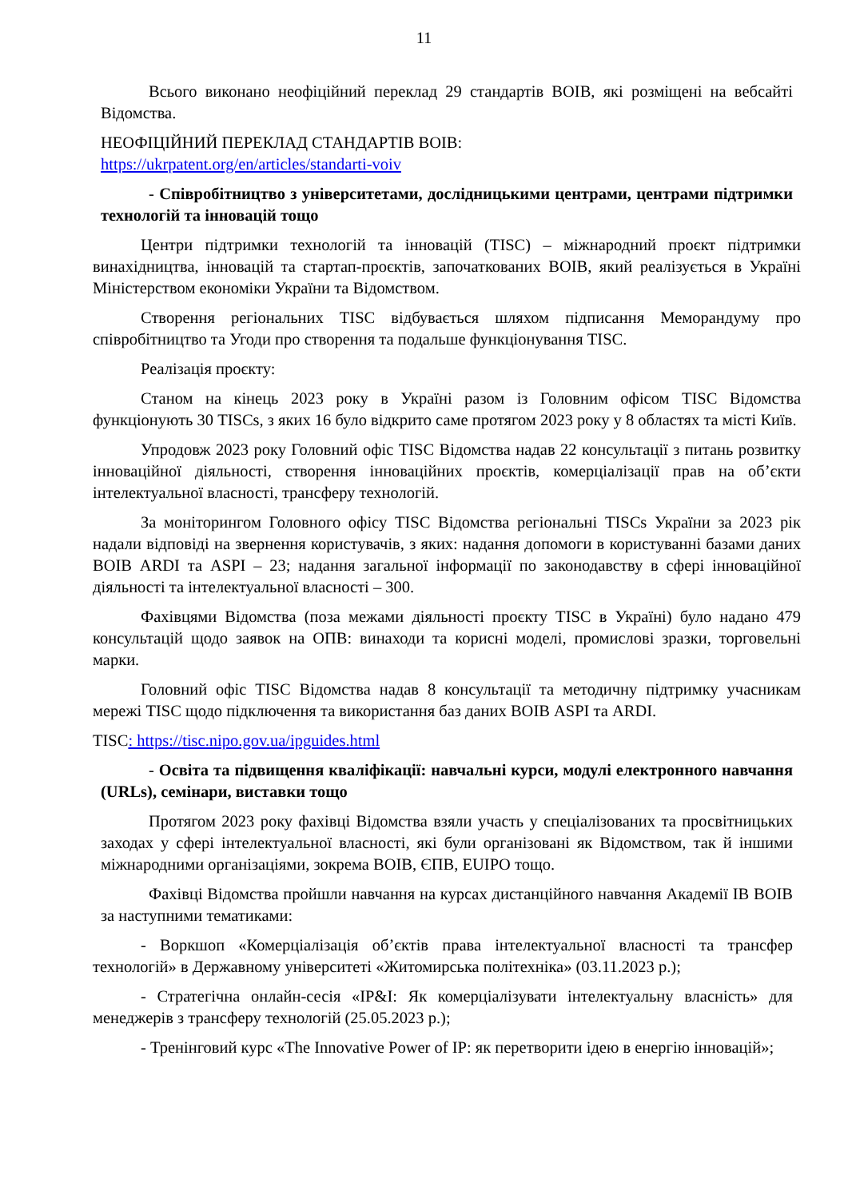11
Всього виконано неофіційний переклад 29 стандартів ВОІВ, які розміщені на вебсайті Відомства.
НЕОФІЦІЙНИЙ ПЕРЕКЛАД СТАНДАРТІВ ВОІВ:
https://ukrpatent.org/en/articles/standarti-voiv
- Співробітництво з університетами, дослідницькими центрами, центрами підтримки технологій та інновацій тощо
Центри підтримки технологій та інновацій (TISC) – міжнародний проєкт підтримки винахідництва, інновацій та стартап-проєктів, започаткованих ВОІВ, який реалізується в Україні Міністерством економіки України та Відомством.
Створення регіональних TISC відбувається шляхом підписання Меморандуму про співробітництво та Угоди про створення та подальше функціонування TISC.
Реалізація проєкту:
Станом на кінець 2023 року в Україні разом із Головним офісом TISC Відомства функціонують 30 TISCs, з яких 16 було відкрито саме протягом 2023 року у 8 областях та місті Київ.
Упродовж 2023 року Головний офіс TISC Відомства надав 22 консультації з питань розвитку інноваційної діяльності, створення інноваційних проєктів, комерціалізації прав на об’єкти інтелектуальної власності, трансферу технологій.
За моніторингом Головного офісу TISC Відомства регіональні TISCs України за 2023 рік надали відповіді на звернення користувачів, з яких: надання допомоги в користуванні базами даних ВОІВ ARDI та ASPI – 23; надання загальної інформації по законодавству в сфері інноваційної діяльності та інтелектуальної власності – 300.
Фахівцями Відомства (поза межами діяльності проєкту TISC в Україні) було надано 479 консультацій щодо заявок на ОПВ: винаходи та корисні моделі, промислові зразки, торговельні марки.
Головний офіс TISC Відомства надав 8 консультації та методичну підтримку учасникам мережі TISC щодо підключення та використання баз даних ВОІВ ASPI та ARDI.
TISC: https://tisc.nipo.gov.ua/ipguides.html
- Освіта та підвищення кваліфікації: навчальні курси, модулі електронного навчання (URLs), семінари, виставки тощо
Протягом 2023 року фахівці Відомства взяли участь у спеціалізованих та просвітницьких заходах у сфері інтелектуальної власності, які були організовані як Відомством, так й іншими міжнародними організаціями, зокрема ВОІВ, ЄПВ, EUIPO тощо.
Фахівці Відомства пройшли навчання на курсах дистанційного навчання Академії ІВ ВОІВ за наступними тематиками:
- Воркшоп «Комерціалізація об’єктів права інтелектуальної власності та трансфер технологій» в Державному університеті «Житомирська політехніка» (03.11.2023 р.);
- Стратегічна онлайн-сесія «IP&I: Як комерціалізувати інтелектуальну власність» для менеджерів з трансферу технологій (25.05.2023 р.);
- Тренінговий курс «The Innovative Power of IP: як перетворити ідею в енергію інновацій»;